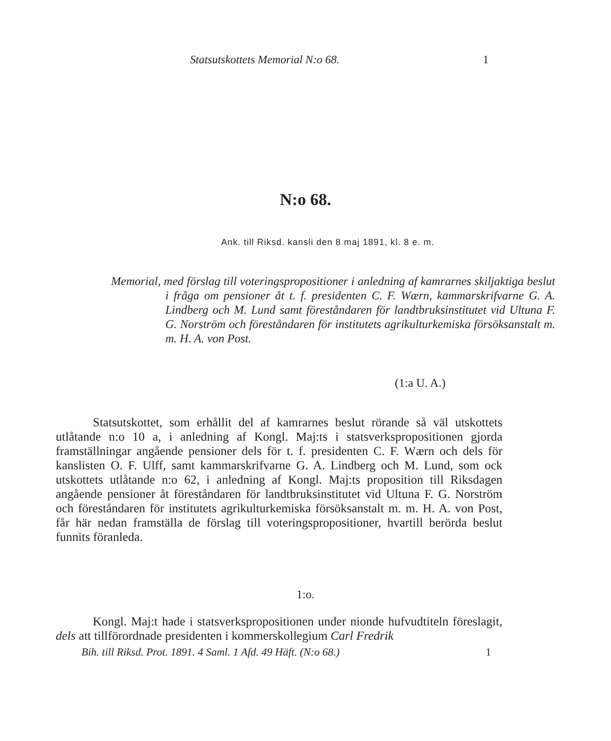Statsutskottets Memorial N:o 68. 1
N:o 68.
Ank. till Riksd. kansli den 8 maj 1891, kl. 8 e. m.
Memorial, med förslag till voteringspropositioner i anledning af kamrarnes skiljaktiga beslut i fråga om pensioner åt t. f. presidenten C. F. Wærn, kammarskrifvarne G. A. Lindberg och M. Lund samt föreståndaren för landtbruksinstitutet vid Ultuna F. G. Norström och föreståndaren för institutets agrikulturkemiska försöksanstalt m. m. H. A. von Post.
(1:a U. A.)
Statsutskottet, som erhållit del af kamrarnes beslut rörande så väl utskottets utlåtande n:o 10 a, i anledning af Kongl. Maj:ts i statsverkspropositionen gjorda framställningar angående pensioner dels för t. f. presidenten C. F. Wærn och dels för kanslisten O. F. Ulff, samt kammarskrifvarne G. A. Lindberg och M. Lund, som ock utskottets utlåtande n:o 62, i anledning af Kongl. Maj:ts proposition till Riksdagen angående pensioner åt föreståndaren för landtbruksinstitutet vid Ultuna F. G. Norström och föreståndaren för institutets agrikulturkemiska försöksanstalt m. m. H. A. von Post, får här nedan framställa de förslag till voteringspropositioner, hvartill berörda beslut funnits föranleda.
1:o.
Kongl. Maj:t hade i statsverkspropositionen under nionde hufvudtiteln föreslagit, dels att tillförordnade presidenten i kommerskollegium Carl Fredrik
Bih. till Riksd. Prot. 1891. 4 Saml. 1 Afd. 49 Häft. (N:o 68.) 1